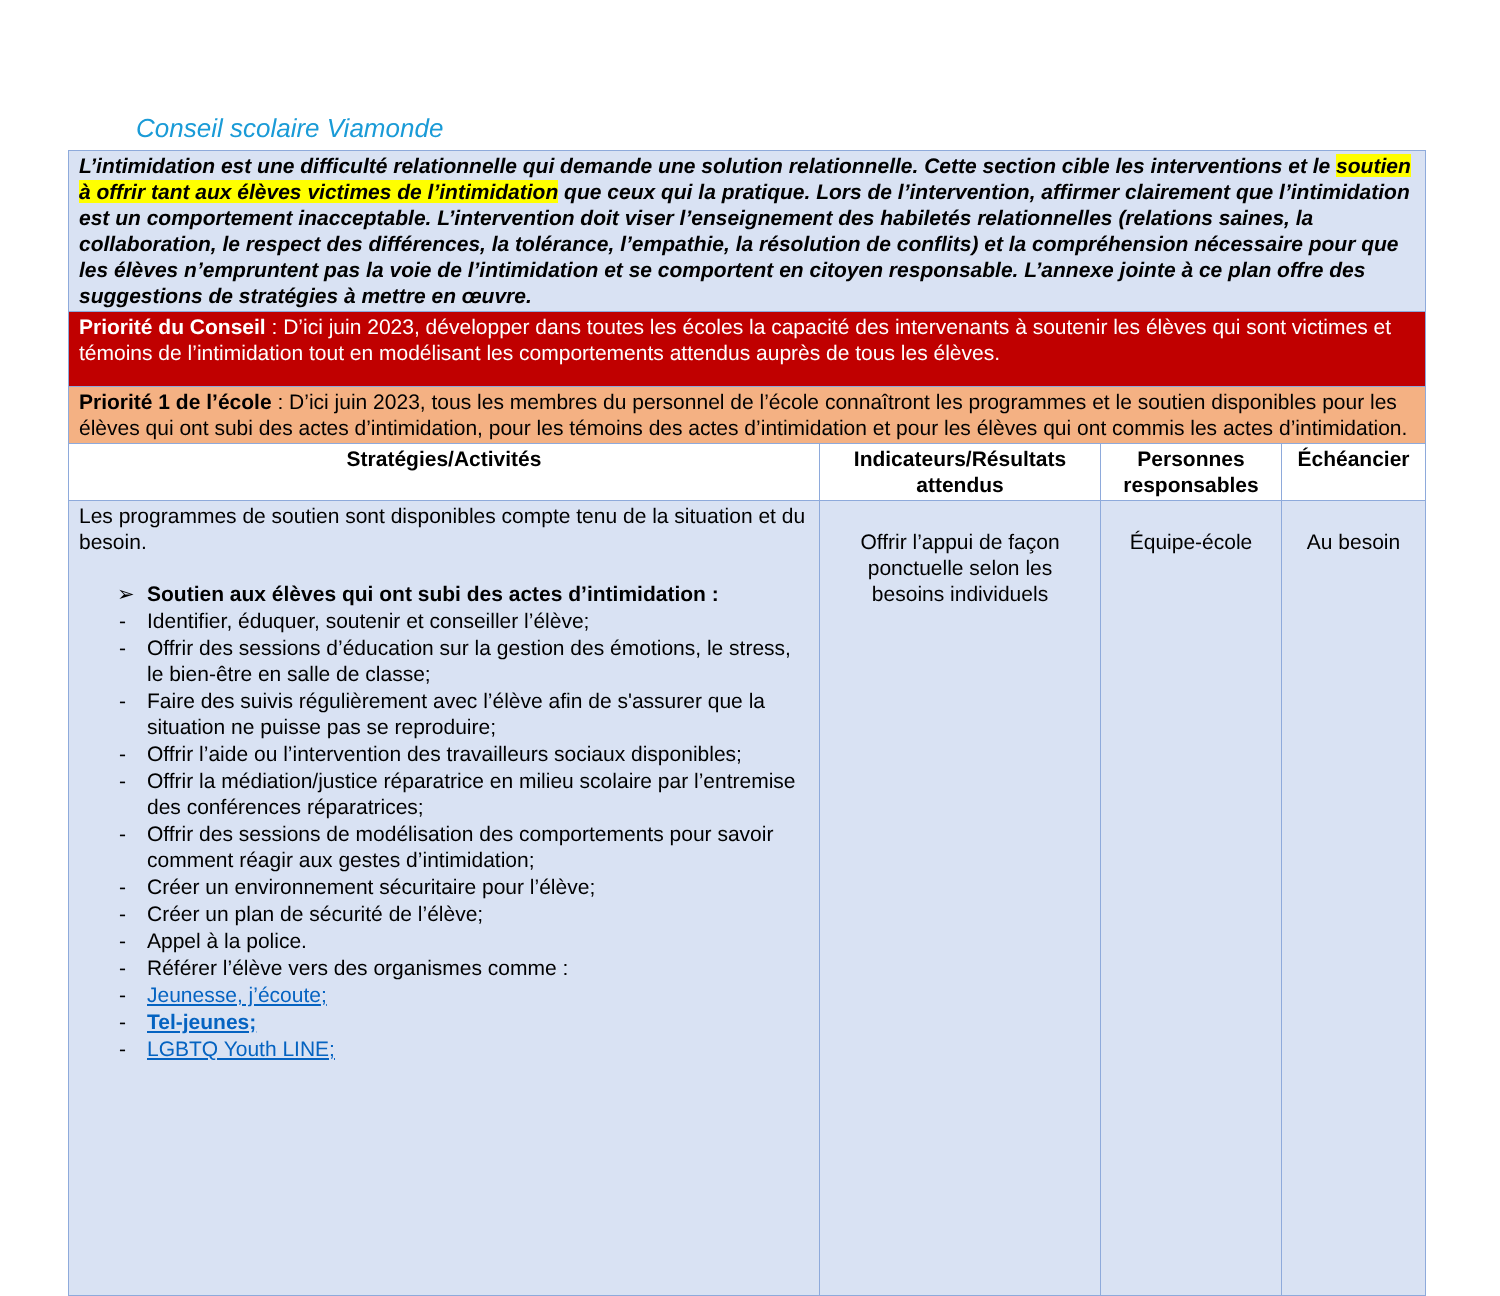Conseil scolaire Viamonde
| L’intimidation est une difficulté relationnelle qui demande une solution relationnelle. Cette section cible les interventions et le soutien à offrir tant aux élèves victimes de l’intimidation que ceux qui la pratique. Lors de l’intervention, affirmer clairement que l’intimidation est un comportement inacceptable. L’intervention doit viser l’enseignement des habiletés relationnelles (relations saines, la collaboration, le respect des différences, la tolérance, l’empathie, la résolution de conflits) et la compréhension nécessaire pour que les élèves n’empruntent pas la voie de l’intimidation et se comportent en citoyen responsable. L’annexe jointe à ce plan offre des suggestions de stratégies à mettre en œuvre. | | | |
| Priorité du Conseil : D’ici juin 2023, développer dans toutes les écoles la capacité des intervenants à soutenir les élèves qui sont victimes et témoins de l’intimidation tout en modélisant les comportements attendus auprès de tous les élèves. | | | |
| Priorité 1 de l’école : D’ici juin 2023, tous les membres du personnel de l’école connaîtront les programmes et le soutien disponibles pour les élèves qui ont subi des actes d’intimidation, pour les témoins des actes d’intimidation et pour les élèves qui ont commis les actes d’intimidation. | | | |
| Stratégies/Activités | Indicateurs/Résultats attendus | Personnes responsables | Échéancier |
| Les programmes de soutien sont disponibles compte tenu de la situation et du besoin. ➢ Soutien aux élèves qui ont subi des actes d’intimidation : - Identifier, éduquer, soutenir et conseiller l’élève; - Offrir des sessions d’éducation sur la gestion des émotions, le stress, le bien-être en salle de classe; - Faire des suivis régulièrement avec l’élève afin de s'assurer que la situation ne puisse pas se reproduire; - Offrir l’aide ou l’intervention des travailleurs sociaux disponibles; - Offrir la médiation/justice réparatrice en milieu scolaire par l’entremise des conférences réparatrices; - Offrir des sessions de modélisation des comportements pour savoir comment réagir aux gestes d’intimidation; - Créer un environnement sécuritaire pour l’élève; - Créer un plan de sécurité de l’élève; - Appel à la police. - Référer l’élève vers des organismes comme : - Jeunesse, j’écoute; - Tel-jeunes; - LGBTQ Youth LINE; | Offrir l’appui de façon ponctuelle selon les besoins individuels | Équipe-école | Au besoin |